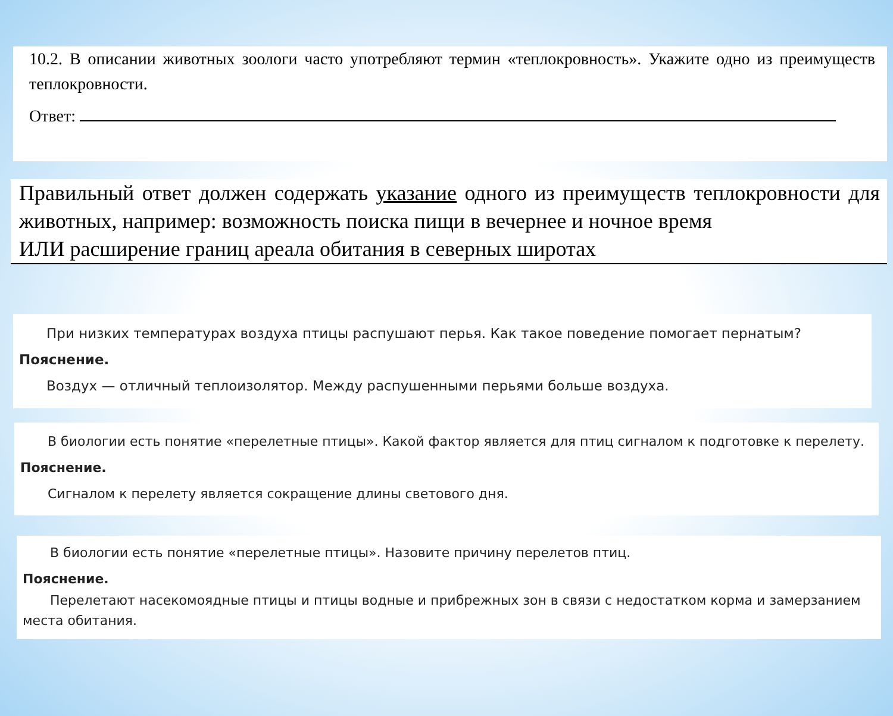10.2. В описании животных зоологи часто употребляют термин «теплокровность». Укажите одно из преимуществ теплокровности.
Ответ:
Правильный ответ должен содержать указание одного из преимуществ теплокровности для животных, например: возможность поиска пищи в вечернее и ночное время
ИЛИ расширение границ ареала обитания в северных широтах
При низких температурах воздуха птицы распушают перья. Как такое поведение помогает пернатым?
Пояснение.
Воздух — отличный теплоизолятор. Между распушенными перьями больше воздуха.
В биологии есть понятие «перелетные птицы». Какой фактор является для птиц сигналом к подготовке к перелету.
Пояснение.
Сигналом к перелету является сокращение длины светового дня.
В биологии есть понятие «перелетные птицы». Назовите причину перелетов птиц.
Пояснение.
Перелетают насекомоядные птицы и птицы водные и прибрежных зон в связи с недостатком корма и замерзанием места обитания.